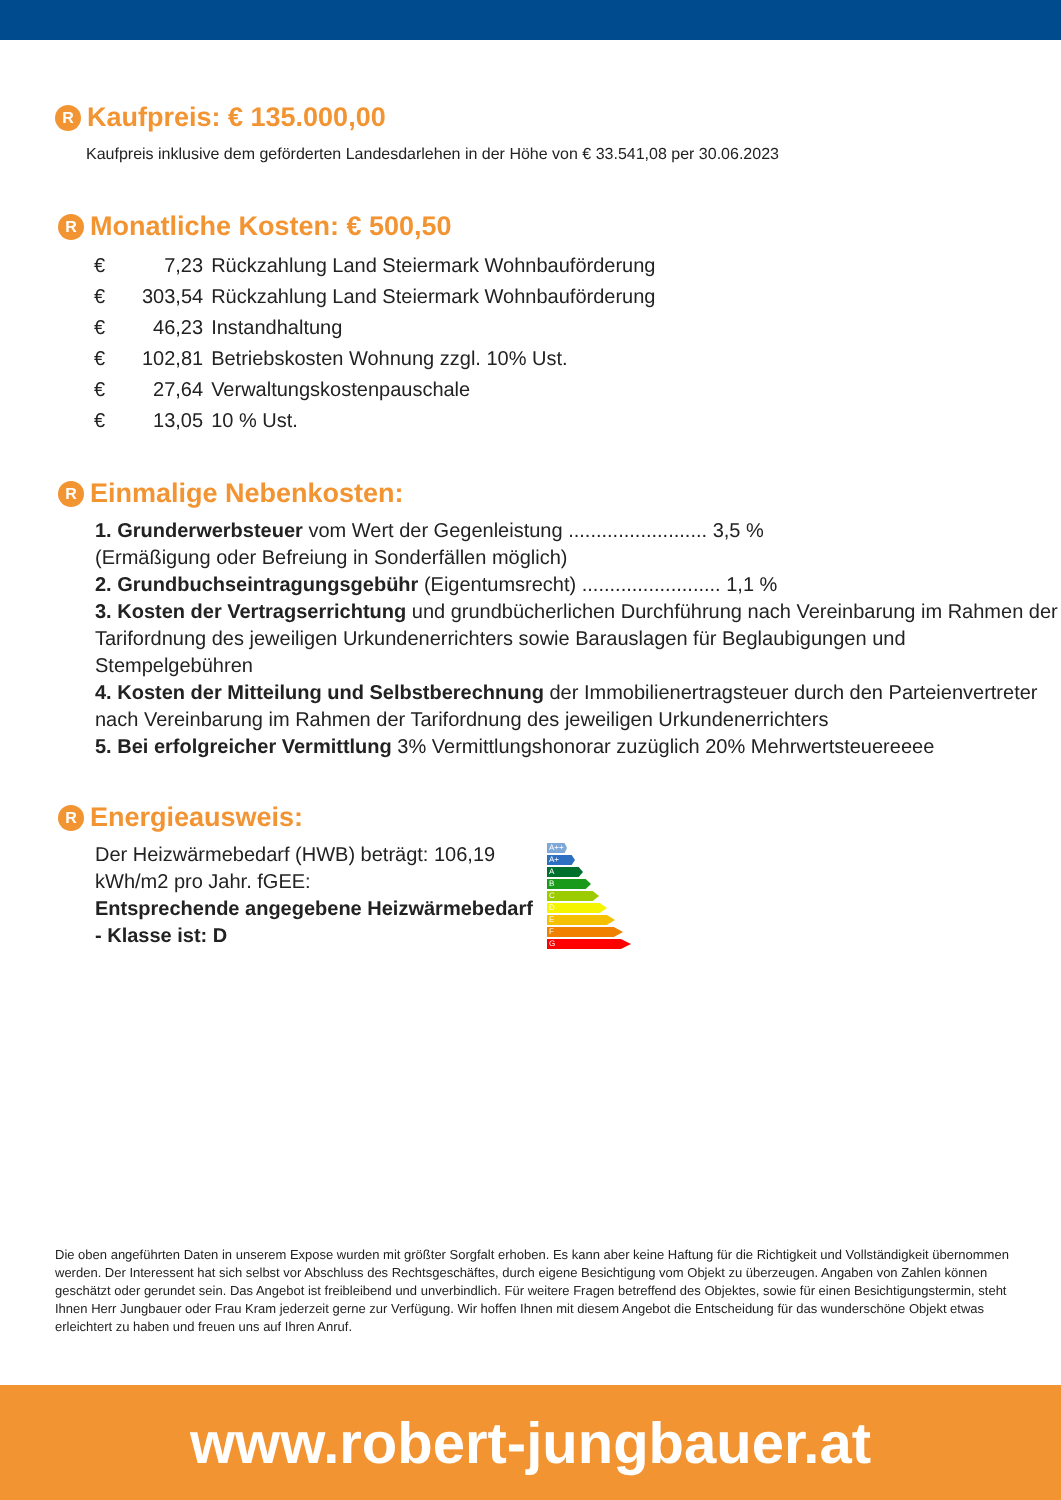R Kaufpreis: € 135.000,00
Kaufpreis inklusive dem geförderten Landesdarlehen in der Höhe von € 33.541,08 per 30.06.2023
R Monatliche Kosten: € 500,50
| € | 7,23 | Rückzahlung Land Steiermark Wohnbauförderung |
| € | 303,54 | Rückzahlung Land Steiermark Wohnbauförderung |
| € | 46,23 | Instandhaltung |
| € | 102,81 | Betriebskosten Wohnung zzgl. 10% Ust. |
| € | 27,64 | Verwaltungskostenpauschale |
| € | 13,05 | 10 % Ust. |
R Einmalige Nebenkosten:
1. Grunderwerbsteuer vom Wert der Gegenleistung ......................... 3,5 %
(Ermäßigung oder Befreiung in Sonderfällen möglich)
2. Grundbuchseintragungsgebühr (Eigentumsrecht) ......................... 1,1 %
3. Kosten der Vertragserrichtung und grundbücherlichen Durchführung nach Vereinbarung im Rahmen der Tarifordnung des jeweiligen Urkundenerrichters sowie Barauslagen für Beglaubigungen und Stempelgebühren
4. Kosten der Mitteilung und Selbstberechnung der Immobilienertragsteuer durch den Parteienvertreter nach Vereinbarung im Rahmen der Tarifordnung des jeweiligen Urkundenerrichters
5. Bei erfolgreicher Vermittlung 3% Vermittlungshonorar zuzüglich 20% Mehrwertsteuereeee
R Energieausweis:
Der Heizwärmebedarf (HWB) beträgt: 106,19 kWh/m2 pro Jahr. fGEE:
Entsprechende angegebene Heizwärmebedarf - Klasse ist: D
A++
A+
A
B
C
D
E
F
G
Die oben angeführten Daten in unserem Expose wurden mit größter Sorgfalt erhoben. Es kann aber keine Haftung für die Richtigkeit und Vollständigkeit übernommen werden. Der Interessent hat sich selbst vor Abschluss des Rechtsgeschäftes, durch eigene Besichtigung vom Objekt zu überzeugen. Angaben von Zahlen können geschätzt oder gerundet sein. Das Angebot ist freibleibend und unverbindlich. Für weitere Fragen betreffend des Objektes, sowie für einen Besichtigungstermin, steht Ihnen Herr Jungbauer oder Frau Kram jederzeit gerne zur Verfügung. Wir hoffen Ihnen mit diesem Angebot die Entscheidung für das wunderschöne Objekt etwas erleichtert zu haben und freuen uns auf Ihren Anruf.
www.robert-jungbauer.at